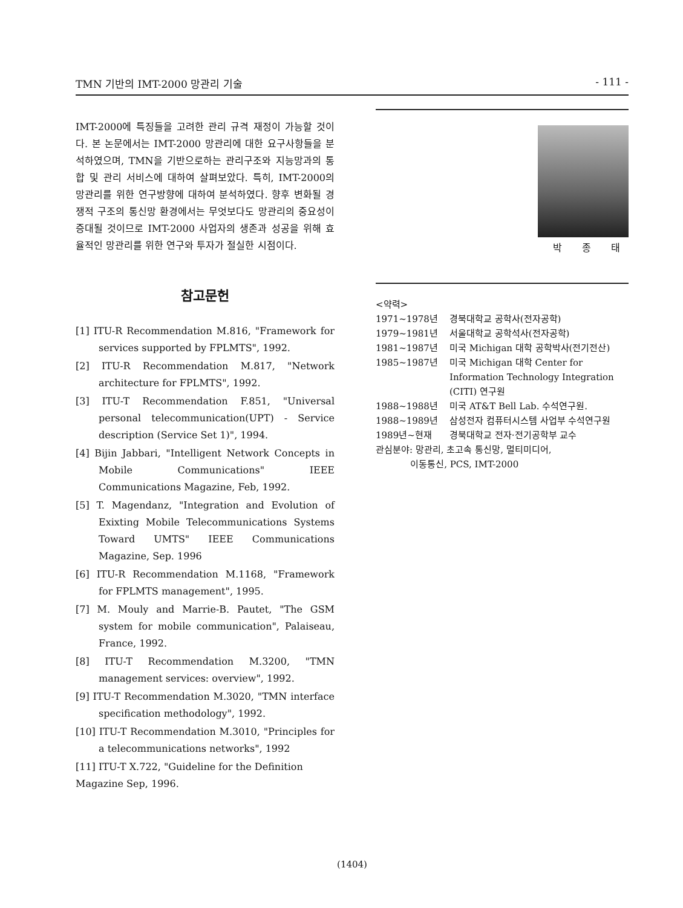TMN 기반의 IMT-2000 망관리 기술 - 111 -
IMT-2000에 특징들을 고려한 관리 규격 재정이 가능할 것이다. 본 논문에서는 IMT-2000 망관리에 대한 요구사항들을 분석하였으며, TMN을 기반으로하는 관리구조와 지능망과의 통합 및 관리 서비스에 대하여 살펴보았다. 특히, IMT-2000의 망관리를 위한 연구방향에 대하여 분석하였다. 향후 변화될 경쟁적 구조의 통신망 환경에서는 무엇보다도 망관리의 중요성이 증대될 것이므로 IMT-2000 사업자의 생존과 성공을 위해 효율적인 망관리를 위한 연구와 투자가 절실한 시점이다.
참고문헌
[1] ITU-R Recommendation M.816, "Framework for services supported by FPLMTS", 1992.
[2] ITU-R Recommendation M.817, "Network architecture for FPLMTS", 1992.
[3] ITU-T Recommendation F.851, "Universal personal telecommunication(UPT) - Service description (Service Set 1)", 1994.
[4] Bijin Jabbari, "Intelligent Network Concepts in Mobile Communications" IEEE Communications Magazine, Feb, 1992.
[5] T. Magendanz, "Integration and Evolution of Exixting Mobile Telecommunications Systems Toward UMTS" IEEE Communications Magazine, Sep. 1996
[6] ITU-R Recommendation M.1168, "Framework for FPLMTS management", 1995.
[7] M. Mouly and Marrie-B. Pautet, "The GSM system for mobile communication", Palaiseau, France, 1992.
[8] ITU-T Recommendation M.3200, "TMN management services: overview", 1992.
[9] ITU-T Recommendation M.3020, "TMN interface specification methodology", 1992.
[10] ITU-T Recommendation M.3010, "Principles for a telecommunications networks", 1992
[11] ITU-T X.722, "Guideline for the Definition Magazine Sep, 1996.
박 종 태
<약력>
1971~1978년 경북대학교 공학사(전자공학)
1979~1981년 서울대학교 공학석사(전자공학)
1981~1987년 미국 Michigan 대학 공학박사(전기전산)
1985~1987년 미국 Michigan 대학 Center for Information Technology Integration (CITI) 연구원
1988~1988년 미국 AT&T Bell Lab. 수석연구원.
1988~1989년 삼성전자 컴퓨터시스템 사업부 수석연구원
1989년~현재 경북대학교 전자·전기공학부 교수
관심분야: 망관리, 초고속 통신망, 멀티미디어,
이동통신, PCS, IMT-2000
(1404)